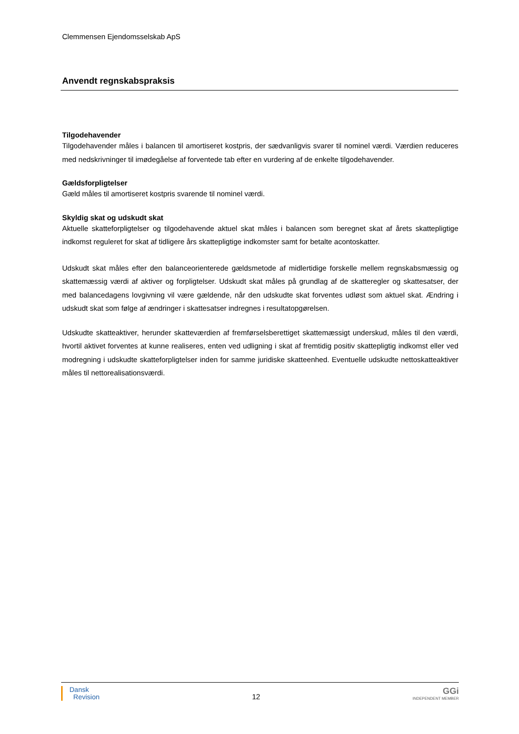Clemmensen Ejendomsselskab ApS
Anvendt regnskabspraksis
Tilgodehavender
Tilgodehavender måles i balancen til amortiseret kostpris, der sædvanligvis svarer til nominel værdi. Værdien reduceres med nedskrivninger til imødegåelse af forventede tab efter en vurdering af de enkelte tilgodehavender.
Gældsforpligtelser
Gæld måles til amortiseret kostpris svarende til nominel værdi.
Skyldig skat og udskudt skat
Aktuelle skatteforpligtelser og tilgodehavende aktuel skat måles i balancen som beregnet skat af årets skattepligtige indkomst reguleret for skat af tidligere års skattepligtige indkomster samt for betalte acontoskatter.
Udskudt skat måles efter den balanceorienterede gældsmetode af midlertidige forskelle mellem regnskabsmæssig og skattemæssig værdi af aktiver og forpligtelser. Udskudt skat måles på grundlag af de skatteregler og skattesatser, der med balancedagens lovgivning vil være gældende, når den udskudte skat forventes udløst som aktuel skat. Ændring i udskudt skat som følge af ændringer i skattesatser indregnes i resultatopgørelsen.
Udskudte skatteaktiver, herunder skatteværdien af fremførselsberettiget skattemæssigt underskud, måles til den værdi, hvortil aktivet forventes at kunne realiseres, enten ved udligning i skat af fremtidig positiv skattepligtig indkomst eller ved modregning i udskudte skatteforpligtelser inden for samme juridiske skatteenhed. Eventuelle udskudte nettoskatteaktiver måles til nettorealisationsværdi.
Dansk
Revision
12
GGi
INDEPENDENT MEMBER